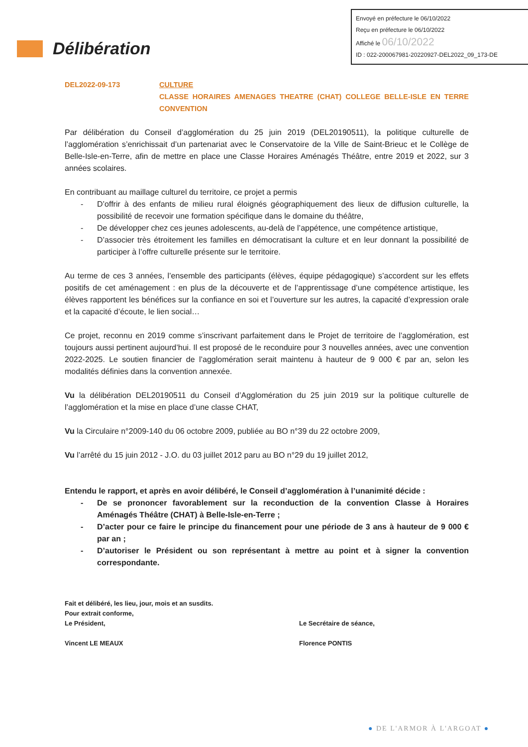Envoyé en préfecture le 06/10/2022
Reçu en préfecture le 06/10/2022
Affiché le 06/10/2022
ID : 022-200067981-20220927-DEL2022_09_173-DE
Délibération
DEL2022-09-173 CULTURE
CLASSE HORAIRES AMENAGES THEATRE (CHAT) COLLEGE BELLE-ISLE EN TERRE CONVENTION
Par délibération du Conseil d’agglomération du 25 juin 2019 (DEL20190511), la politique culturelle de l’agglomération s’enrichissait d’un partenariat avec le Conservatoire de la Ville de Saint-Brieuc et le Collège de Belle-Isle-en-Terre, afin de mettre en place une Classe Horaires Aménagés Théâtre, entre 2019 et 2022, sur 3 années scolaires.
En contribuant au maillage culturel du territoire, ce projet a permis
- D’offrir à des enfants de milieu rural éloignés géographiquement des lieux de diffusion culturelle, la possibilité de recevoir une formation spécifique dans le domaine du théâtre,
- De développer chez ces jeunes adolescents, au-delà de l’appétence, une compétence artistique,
- D’associer très étroitement les familles en démocratisant la culture et en leur donnant la possibilité de participer à l’offre culturelle présente sur le territoire.
Au terme de ces 3 années, l’ensemble des participants (élèves, équipe pédagogique) s’accordent sur les effets positifs de cet aménagement : en plus de la découverte et de l’apprentissage d’une compétence artistique, les élèves rapportent les bénéfices sur la confiance en soi et l’ouverture sur les autres, la capacité d’expression orale et la capacité d’écoute, le lien social…
Ce projet, reconnu en 2019 comme s’inscrivant parfaitement dans le Projet de territoire de l’agglomération, est toujours aussi pertinent aujourd’hui. Il est proposé de le reconduire pour 3 nouvelles années, avec une convention 2022-2025. Le soutien financier de l’agglomération serait maintenu à hauteur de 9 000 € par an, selon les modalités définies dans la convention annexée.
Vu la délibération DEL20190511 du Conseil d’Agglomération du 25 juin 2019 sur la politique culturelle de l’agglomération et la mise en place d’une classe CHAT,
Vu la Circulaire n°2009-140 du 06 octobre 2009, publiée au BO n°39 du 22 octobre 2009,
Vu l’arrêté du 15 juin 2012 - J.O. du 03 juillet 2012 paru au BO n°29 du 19 juillet 2012,
Entendu le rapport, et après en avoir délibéré, le Conseil d’agglomération à l’unanimité décide :
- De se prononcer favorablement sur la reconduction de la convention Classe à Horaires Aménagés Théâtre (CHAT) à Belle-Isle-en-Terre ;
- D’acter pour ce faire le principe du financement pour une période de 3 ans à hauteur de 9 000 € par an ;
- D’autoriser le Président ou son représentant à mettre au point et à signer la convention correspondante.
Fait et délibéré, les lieu, jour, mois et an susdits.
Pour extrait conforme,
Le Président,
Vincent LE MEAUX
Le Secrétaire de séance,
Florence PONTIS
● DE L'ARMOR À L'ARGOAT ●